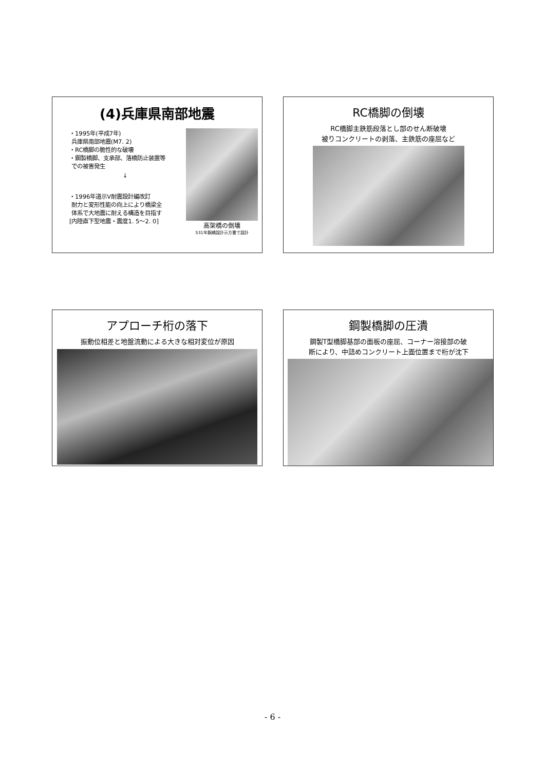(4)兵庫県南部地震
・1995年(平成7年)
兵庫県南部地震(M7. 2)
・RC橋脚の脆性的な破壊
・鋼製橋脚、支承部、落橋防止装置等
での被害発生
↓
・1996年道示Ⅴ耐震設計編改訂
耐力と変形性能の向上により橋梁全
体系で大地震に耐える構造を目指す
[内陸直下型地震・震度1. 5～2. 0]
高架橋の倒壊
S31年鋼橋設計示方書で設計
RC橋脚の倒壊
RC橋脚主鉄筋段落とし部のせん断破壊
被りコンクリートの剥落、主鉄筋の座屈など
アプローチ桁の落下
振動位相差と地盤流動による大きな相対変位が原因
鋼製橋脚の圧潰
鋼製T型橋脚基部の面板の座屈、コーナー溶接部の破
断により、中詰めコンクリート上面位置まで桁が沈下
- 6 -